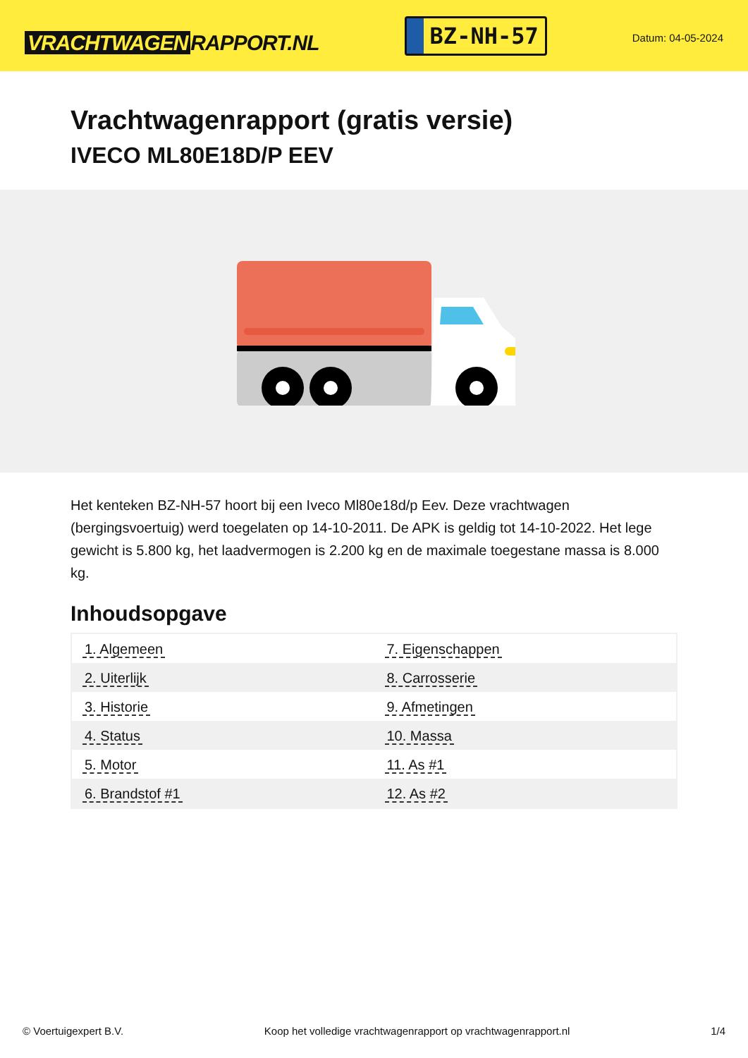VRACHTWAGEN RAPPORT.NL
BZ-NH-57
Datum: 04-05-2024
Vrachtwagenrapport (gratis versie)
IVECO ML80E18D/P EEV
Het kenteken BZ-NH-57 hoort bij een Iveco Ml80e18d/p Eev. Deze vrachtwagen (bergingsvoertuig) werd toegelaten op 14-10-2011. De APK is geldig tot 14-10-2022. Het lege gewicht is 5.800 kg, het laadvermogen is 2.200 kg en de maximale toegestane massa is 8.000 kg.
Inhoudsopgave
| 1. Algemeen | 7. Eigenschappen |
| 2. Uiterlijk | 8. Carrosserie |
| 3. Historie | 9. Afmetingen |
| 4. Status | 10. Massa |
| 5. Motor | 11. As #1 |
| 6. Brandstof #1 | 12. As #2 |
© Voertuigexpert B.V. Koop het volledige vrachtwagenrapport op vrachtwagenrapport.nl 1/4